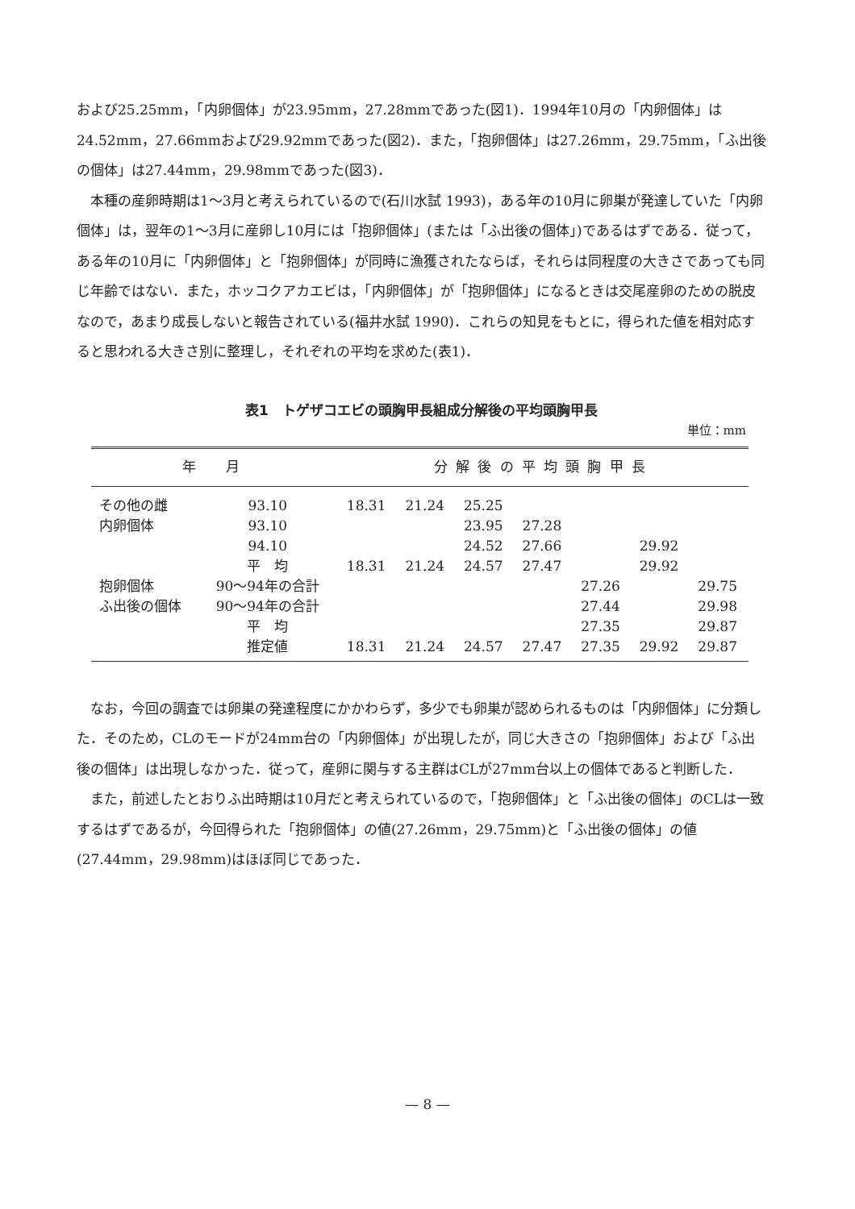および25.25mm，「内卵個体」が23.95mm，27.28mmであった(図1)．1994年10月の「内卵個体」は24.52mm，27.66mmおよび29.92mmであった(図2)．また，「抱卵個体」は27.26mm，29.75mm，「ふ出後の個体」は27.44mm，29.98mmであった(図3)．
本種の産卵時期は1～3月と考えられているので(石川水試 1993)，ある年の10月に卵巣が発達していた「内卵個体」は，翌年の1～3月に産卵し10月には「抱卵個体」(または「ふ出後の個体」)であるはずである．従って，ある年の10月に「内卵個体」と「抱卵個体」が同時に漁獲されたならば，それらは同程度の大きさであっても同じ年齢ではない．また，ホッコクアカエビは，「内卵個体」が「抱卵個体」になるときは交尾産卵のための脱皮なので，あまり成長しないと報告されている(福井水試 1990)．これらの知見をもとに，得られた値を相対応すると思われる大きさ別に整理し，それぞれの平均を求めた(表1)．
表1　トゲザコエビの頭胸甲長組成分解後の平均頭胸甲長
単位：mm
| 年 月 | | 分解後の平均頭胸甲長 | | | | | | |
| --- | --- | --- | --- | --- | --- | --- | --- | --- |
| その他の雌 | 93.10 | 18.31 | 21.24 | 25.25 | | | | |
| 内卵個体 | 93.10 | | | 23.95 | 27.28 | | | |
| | 94.10 | | | 24.52 | 27.66 | | 29.92 | |
| | 平 均 | 18.31 | 21.24 | 24.57 | 27.47 | | 29.92 | |
| 抱卵個体 | 90～94年の合計 | | | | | 27.26 | | 29.75 |
| ふ出後の個体 | 90～94年の合計 | | | | | 27.44 | | 29.98 |
| | 平 均 | | | | | 27.35 | | 29.87 |
| | 推定値 | 18.31 | 21.24 | 24.57 | 27.47 | 27.35 | 29.92 | 29.87 |
なお，今回の調査では卵巣の発達程度にかかわらず，多少でも卵巣が認められるものは「内卵個体」に分類した．そのため，CLのモードが24mm台の「内卵個体」が出現したが，同じ大きさの「抱卵個体」および「ふ出後の個体」は出現しなかった．従って，産卵に関与する主群はCLが27mm台以上の個体であると判断した．
また，前述したとおりふ出時期は10月だと考えられているので，「抱卵個体」と「ふ出後の個体」のCLは一致するはずであるが，今回得られた「抱卵個体」の値(27.26mm，29.75mm)と「ふ出後の個体」の値(27.44mm，29.98mm)はほぼ同じであった．
— 8 —